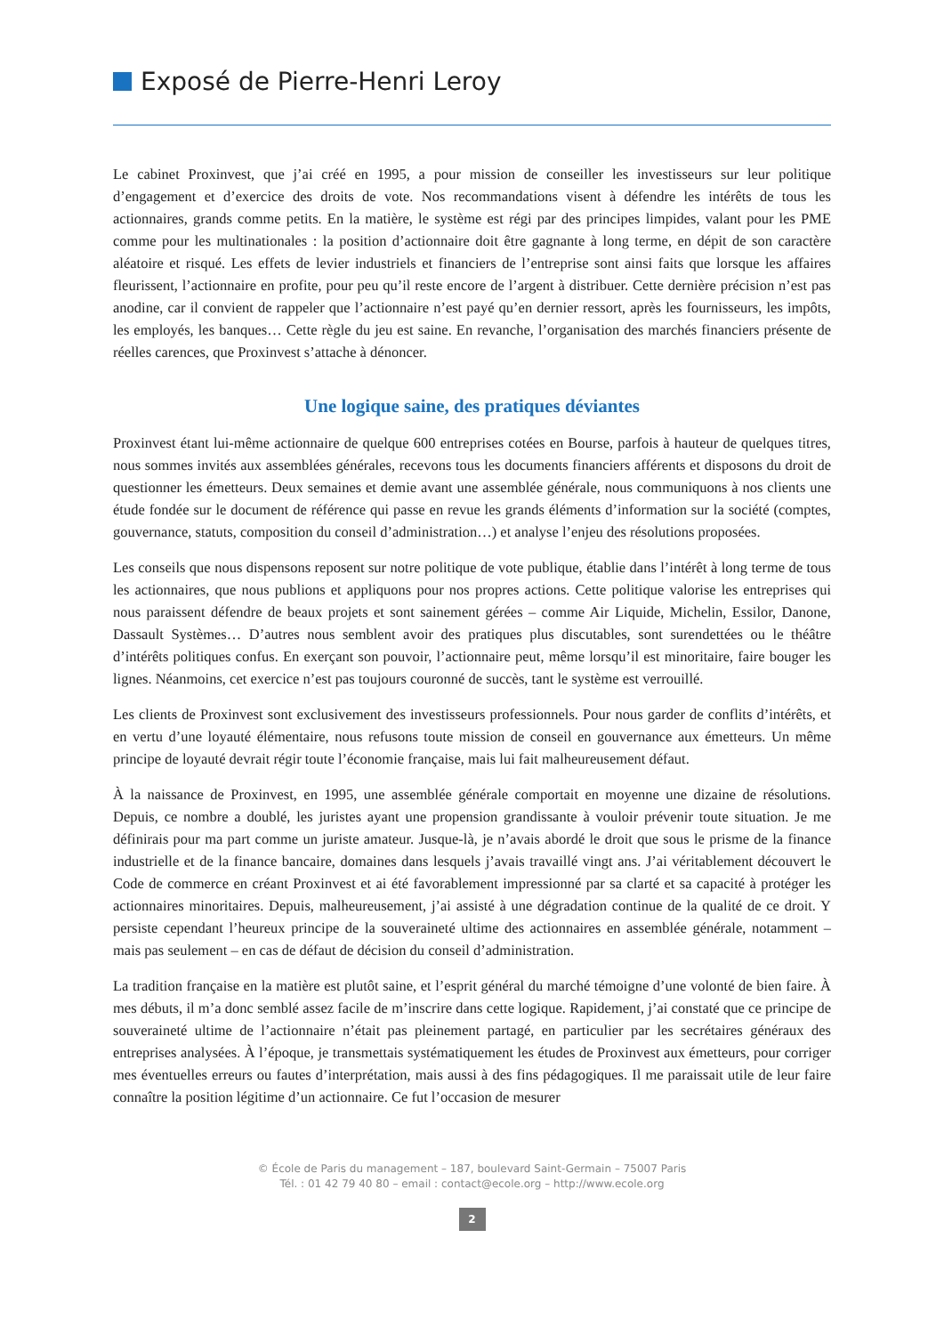Exposé de Pierre-Henri Leroy
Le cabinet Proxinvest, que j’ai créé en 1995, a pour mission de conseiller les investisseurs sur leur politique d’engagement et d’exercice des droits de vote. Nos recommandations visent à défendre les intérêts de tous les actionnaires, grands comme petits. En la matière, le système est régi par des principes limpides, valant pour les PME comme pour les multinationales : la position d’actionnaire doit être gagnante à long terme, en dépit de son caractère aléatoire et risqué. Les effets de levier industriels et financiers de l’entreprise sont ainsi faits que lorsque les affaires fleurissent, l’actionnaire en profite, pour peu qu’il reste encore de l’argent à distribuer. Cette dernière précision n’est pas anodine, car il convient de rappeler que l’actionnaire n’est payé qu’en dernier ressort, après les fournisseurs, les impôts, les employés, les banques… Cette règle du jeu est saine. En revanche, l’organisation des marchés financiers présente de réelles carences, que Proxinvest s’attache à dénoncer.
Une logique saine, des pratiques déviantes
Proxinvest étant lui-même actionnaire de quelque 600 entreprises cotées en Bourse, parfois à hauteur de quelques titres, nous sommes invités aux assemblées générales, recevons tous les documents financiers afférents et disposons du droit de questionner les émetteurs. Deux semaines et demie avant une assemblée générale, nous communiquons à nos clients une étude fondée sur le document de référence qui passe en revue les grands éléments d’information sur la société (comptes, gouvernance, statuts, composition du conseil d’administration…) et analyse l’enjeu des résolutions proposées.
Les conseils que nous dispensons reposent sur notre politique de vote publique, établie dans l’intérêt à long terme de tous les actionnaires, que nous publions et appliquons pour nos propres actions. Cette politique valorise les entreprises qui nous paraissent défendre de beaux projets et sont sainement gérées – comme Air Liquide, Michelin, Essilor, Danone, Dassault Systèmes… D’autres nous semblent avoir des pratiques plus discutables, sont surendettées ou le théâtre d’intérêts politiques confus. En exerçant son pouvoir, l’actionnaire peut, même lorsqu’il est minoritaire, faire bouger les lignes. Néanmoins, cet exercice n’est pas toujours couronné de succès, tant le système est verrouillé.
Les clients de Proxinvest sont exclusivement des investisseurs professionnels. Pour nous garder de conflits d’intérêts, et en vertu d’une loyauté élémentaire, nous refusons toute mission de conseil en gouvernance aux émetteurs. Un même principe de loyauté devrait régir toute l’économie française, mais lui fait malheureusement défaut.
À la naissance de Proxinvest, en 1995, une assemblée générale comportait en moyenne une dizaine de résolutions. Depuis, ce nombre a doublé, les juristes ayant une propension grandissante à vouloir prévenir toute situation. Je me définirais pour ma part comme un juriste amateur. Jusque-là, je n’avais abordé le droit que sous le prisme de la finance industrielle et de la finance bancaire, domaines dans lesquels j’avais travaillé vingt ans. J’ai véritablement découvert le Code de commerce en créant Proxinvest et ai été favorablement impressionné par sa clarté et sa capacité à protéger les actionnaires minoritaires. Depuis, malheureusement, j’ai assisté à une dégradation continue de la qualité de ce droit. Y persiste cependant l’heureux principe de la souveraineté ultime des actionnaires en assemblée générale, notamment – mais pas seulement – en cas de défaut de décision du conseil d’administration.
La tradition française en la matière est plutôt saine, et l’esprit général du marché témoigne d’une volonté de bien faire. À mes débuts, il m’a donc semblé assez facile de m’inscrire dans cette logique. Rapidement, j’ai constaté que ce principe de souveraineté ultime de l’actionnaire n’était pas pleinement partagé, en particulier par les secrétaires généraux des entreprises analysées. À l’époque, je transmettais systématiquement les études de Proxinvest aux émetteurs, pour corriger mes éventuelles erreurs ou fautes d’interprétation, mais aussi à des fins pédagogiques. Il me paraissait utile de leur faire connaître la position légitime d’un actionnaire. Ce fut l’occasion de mesurer
© École de Paris du management – 187, boulevard Saint-Germain – 75007 Paris
Tél. : 01 42 79 40 80 – email : contact@ecole.org – http://www.ecole.org
2